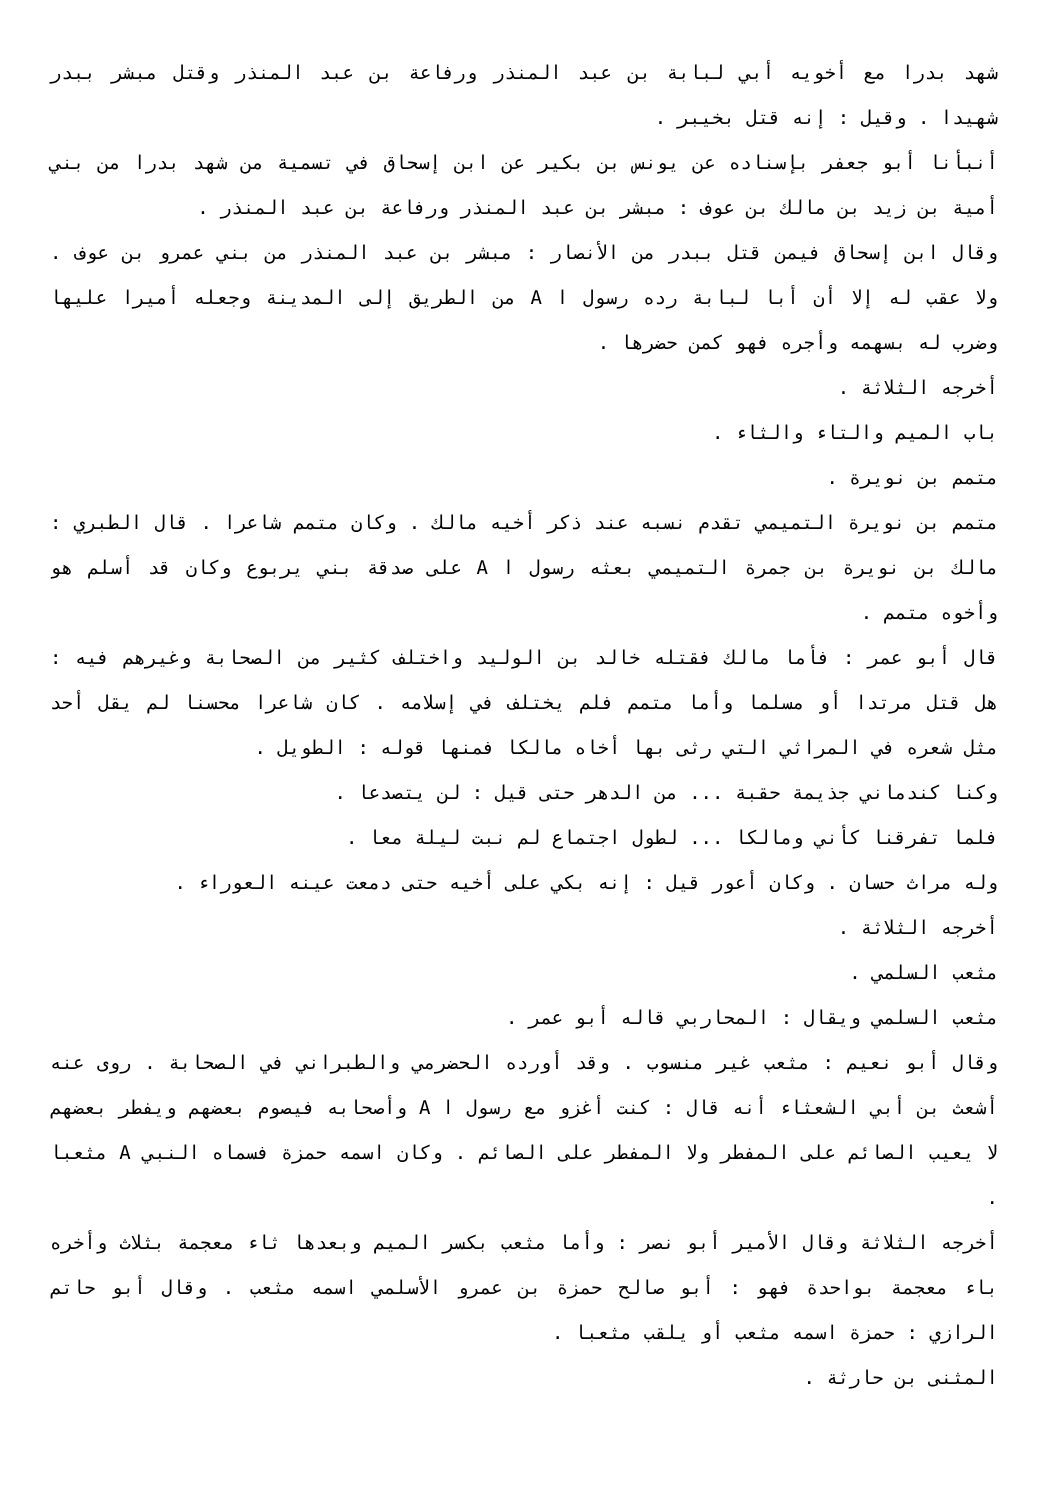شهد بدرا مع أخويه أبي لبابة بن عبد المنذر ورفاعة بن عبد المنذر وقتل مبشر ببدر شهيدا . وقيل : إنه قتل بخيبر .
أنبأنا أبو جعفر بإسناده عن يونس بن بكير عن ابن إسحاق في تسمية من شهد بدرا من بني أمية بن زيد بن مالك بن عوف : مبشر بن عبد المنذر ورفاعة بن عبد المنذر .
وقال ابن إسحاق فيمن قتل ببدر من الأنصار : مبشر بن عبد المنذر من بني عمرو بن عوف . ولا عقب له إلا أن أبا لبابة رده رسول ا A من الطريق إلى المدينة وجعله أميرا عليها وضرب له بسهمه وأجره فهو كمن حضرها .
أخرجه الثلاثة .
باب الميم والتاء والثاء .
متمم بن نويرة .
متمم بن نويرة التميمي تقدم نسبه عند ذكر أخيه مالك . وكان متمم شاعرا . قال الطبري : مالك بن نويرة بن جمرة التميمي بعثه رسول ا A على صدقة بني يربوع وكان قد أسلم هو وأخوه متمم .
قال أبو عمر : فأما مالك فقتله خالد بن الوليد واختلف كثير من الصحابة وغيرهم فيه : هل قتل مرتدا أو مسلما وأما متمم فلم يختلف في إسلامه . كان شاعرا محسنا لم يقل أحد مثل شعره في المراثي التي رثى بها أخاه مالكا فمنها قوله : الطويل .
وكنا كندماني جذيمة حقبة ... من الدهر حتى قيل : لن يتصدعا .
فلما تفرقنا كأني ومالكا ... لطول اجتماع لم نبت ليلة معا .
وله مراث حسان . وكان أعور قيل : إنه بكي على أخيه حتى دمعت عينه العوراء .
أخرجه الثلاثة .
مثعب السلمي .
مثعب السلمي ويقال : المحاربي قاله أبو عمر .
وقال أبو نعيم : مثعب غير منسوب . وقد أورده الحضرمي والطبراني في الصحابة . روى عنه أشعث بن أبي الشعثاء أنه قال : كنت أغزو مع رسول ا A وأصحابه فيصوم بعضهم ويفطر بعضهم لا يعيب الصائم على المفطر ولا المفطر على الصائم . وكان اسمه حمزة فسماه النبي A مثعبا .
أخرجه الثلاثة وقال الأمير أبو نصر : وأما مثعب بكسر الميم وبعدها ثاء معجمة بثلاث وأخره باء معجمة بواحدة فهو : أبو صالح حمزة بن عمرو الأسلمي اسمه مثعب . وقال أبو حاتم الرازي : حمزة اسمه مثعب أو يلقب مثعبا .
المثنى بن حارثة .